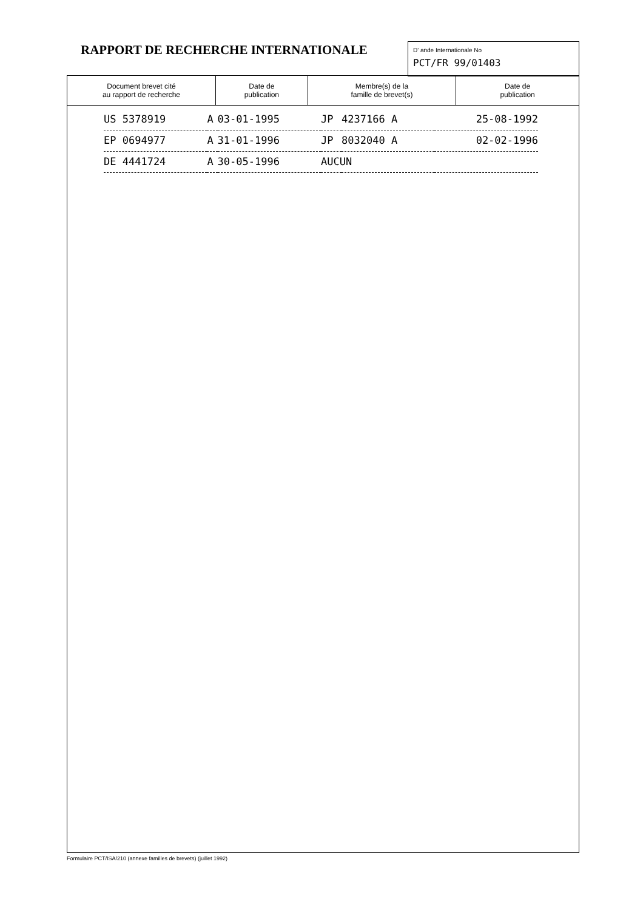RAPPORT DE RECHERCHE INTERNATIONALE
D' ande Internationale No
PCT/FR 99/01403
| Document brevet cité au rapport de recherche | Date de publication | Membre(s) de la famille de brevet(s) | Date de publication |
| --- | --- | --- | --- |
| US 5378919 | A | 03-01-1995 | JP | 4237166 A | 25-08-1992 |
| EP 0694977 | A | 31-01-1996 | JP | 8032040 A | 02-02-1996 |
| DE 4441724 | A | 30-05-1996 | AUCUN | | |
Formulaire PCT/ISA/210 (annexe familles de brevets) (juillet 1992)